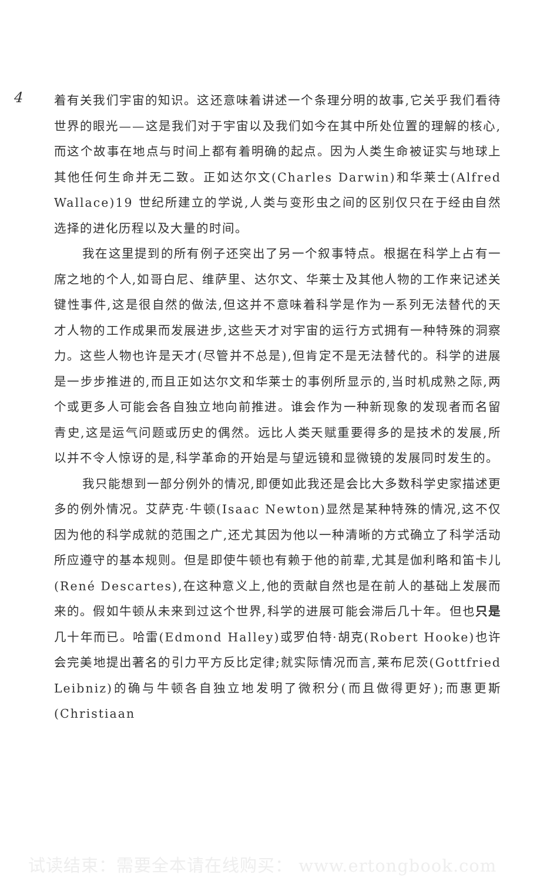4
着有关我们宇宙的知识。这还意味着讲述一个条理分明的故事,它关乎我们看待世界的眼光——这是我们对于宇宙以及我们如今在其中所处位置的理解的核心,而这个故事在地点与时间上都有着明确的起点。因为人类生命被证实与地球上其他任何生命并无二致。正如达尔文(Charles Darwin)和华莱士(Alfred Wallace)19 世纪所建立的学说,人类与变形虫之间的区别仅只在于经由自然选择的进化历程以及大量的时间。
我在这里提到的所有例子还突出了另一个叙事特点。根据在科学上占有一席之地的个人,如哥白尼、维萨里、达尔文、华莱士及其他人物的工作来记述关键性事件,这是很自然的做法,但这并不意味着科学是作为一系列无法替代的天才人物的工作成果而发展进步,这些天才对宇宙的运行方式拥有一种特殊的洞察力。这些人物也许是天才(尽管并不总是),但肯定不是无法替代的。科学的进展是一步步推进的,而且正如达尔文和华莱士的事例所显示的,当时机成熟之际,两个或更多人可能会各自独立地向前推进。谁会作为一种新现象的发现者而名留青史,这是运气问题或历史的偶然。远比人类天赋重要得多的是技术的发展,所以并不令人惊讶的是,科学革命的开始是与望远镜和显微镜的发展同时发生的。
我只能想到一部分例外的情况,即便如此我还是会比大多数科学史家描述更多的例外情况。艾萨克·牛顿(Isaac Newton)显然是某种特殊的情况,这不仅因为他的科学成就的范围之广,还尤其因为他以一种清晰的方式确立了科学活动所应遵守的基本规则。但是即使牛顿也有赖于他的前辈,尤其是伽利略和笛卡儿(René Descartes),在这种意义上,他的贡献自然也是在前人的基础上发展而来的。假如牛顿从未来到过这个世界,科学的进展可能会滞后几十年。但也只是几十年而已。哈雷(Edmond Halley)或罗伯特·胡克(Robert Hooke)也许会完美地提出著名的引力平方反比定律;就实际情况而言,莱布尼茨(Gottfried Leibniz)的确与牛顿各自独立地发明了微积分(而且做得更好);而惠更斯(Christiaan
试读结束：需要全本请在线购买： www.ertongbook.com